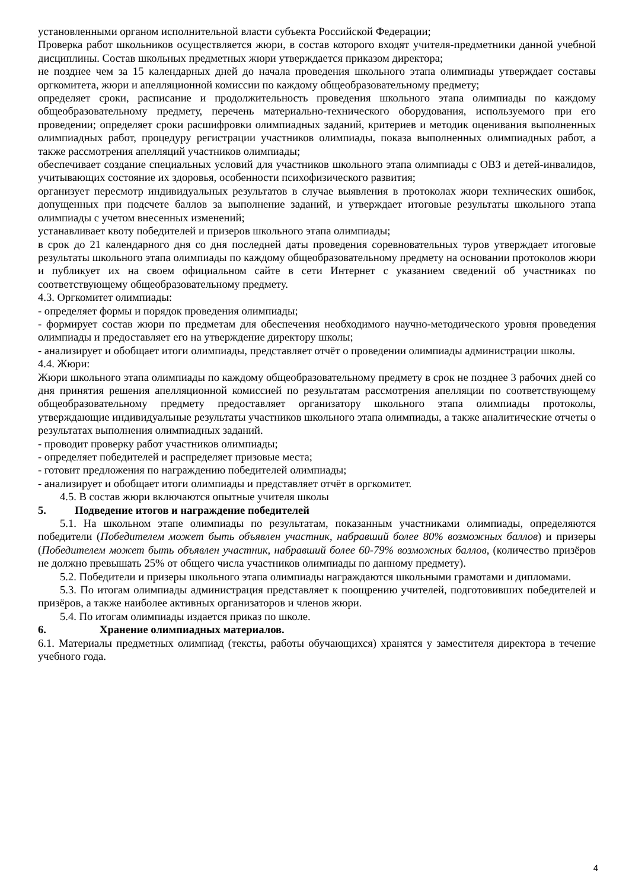установленными органом исполнительной власти субъекта Российской Федерации;
Проверка работ школьников осуществляется жюри, в состав которого входят учителя-предметники данной учебной дисциплины. Состав школьных предметных жюри утверждается приказом директора;
не позднее чем за 15 календарных дней до начала проведения школьного этапа олимпиады утверждает составы оргкомитета, жюри и апелляционной комиссии по каждому общеобразовательному предмету;
определяет сроки, расписание и продолжительность проведения школьного этапа олимпиады по каждому общеобразовательному предмету, перечень материально-технического оборудования, используемого при его проведении; определяет сроки расшифровки олимпиадных заданий, критериев и методик оценивания выполненных олимпиадных работ, процедуру регистрации участников олимпиады, показа выполненных олимпиадных работ, а также рассмотрения апелляций участников олимпиады;
обеспечивает создание специальных условий для участников школьного этапа олимпиады с ОВЗ и детей-инвалидов, учитывающих состояние их здоровья, особенности психофизического развития;
организует пересмотр индивидуальных результатов в случае выявления в протоколах жюри технических ошибок, допущенных при подсчете баллов за выполнение заданий, и утверждает итоговые результаты школьного этапа олимпиады с учетом внесенных изменений;
устанавливает квоту победителей и призеров школьного этапа олимпиады;
в срок до 21 календарного дня со дня последней даты проведения соревновательных туров утверждает итоговые результаты школьного этапа олимпиады по каждому общеобразовательному предмету на основании протоколов жюри и публикует их на своем официальном сайте в сети Интернет с указанием сведений об участниках по соответствующему общеобразовательному предмету.
4.3. Оргкомитет олимпиады:
- определяет формы и порядок проведения олимпиады;
- формирует состав жюри по предметам для обеспечения необходимого научно-методического уровня проведения олимпиады и предоставляет его на утверждение директору школы;
- анализирует и обобщает итоги олимпиады, представляет отчёт о проведении олимпиады администрации школы.
4.4. Жюри:
Жюри школьного этапа олимпиады по каждому общеобразовательному предмету в срок не позднее 3 рабочих дней со дня принятия решения апелляционной комиссией по результатам рассмотрения апелляции по соответствующему общеобразовательному предмету предоставляет организатору школьного этапа олимпиады протоколы, утверждающие индивидуальные результаты участников школьного этапа олимпиады, а также аналитические отчеты о результатах выполнения олимпиадных заданий.
- проводит проверку работ участников олимпиады;
- определяет победителей и распределяет призовые места;
- готовит предложения по награждению победителей олимпиады;
- анализирует и обобщает итоги олимпиады и представляет отчёт в оргкомитет.
4.5. В состав жюри включаются опытные учителя школы
5. Подведение итогов и награждение победителей
5.1. На школьном этапе олимпиады по результатам, показанным участниками олимпиады, определяются победители (Победителем может быть объявлен участник, набравший более 80% возможных баллов) и призеры (Победителем может быть объявлен участник, набравший более 60-79% возможных баллов, (количество призёров не должно превышать 25% от общего числа участников олимпиады по данному предмету).
5.2. Победители и призеры школьного этапа олимпиады награждаются школьными грамотами и дипломами.
5.3. По итогам олимпиады администрация представляет к поощрению учителей, подготовивших победителей и призёров, а также наиболее активных организаторов и членов жюри.
5.4. По итогам олимпиады издается приказ по школе.
6. Хранение олимпиадных материалов.
6.1. Материалы предметных олимпиад (тексты, работы обучающихся) хранятся у заместителя директора в течение учебного года.
4